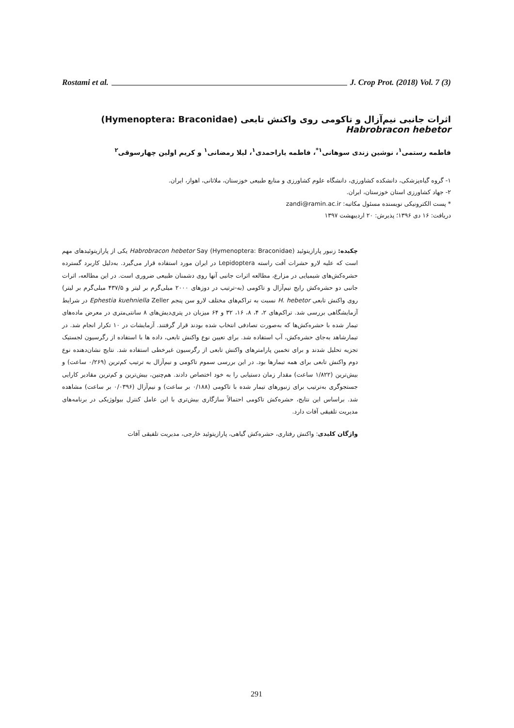Rostami et al. J. Crop Prot. (2018) Vol. 7 (3)
اثرات جانبی نیم‌آزال و تاکومی روی واکنش تابعی (Hymenoptera: Braconidae) Habrobracon hebetor
فاطمه رستمی<sup>۱</sup>، نوشین زندی سوهانی<sup>۱*</sup>، فاطمه یاراحمدی<sup>۱</sup>، لیلا رمضانی<sup>۱</sup> و کریم اولین چهارسوقی<sup>۲</sup>
۱- گروه گیاه‌پزشکی، دانشکده کشاورزی، دانشگاه علوم کشاورزی و منابع طبیعی خوزستان، ملاثانی، اهواز، ایران.
۲- جهاد کشاورزی استان خوزستان، ایران.
* پست الکترونیکی نویسنده مسئول مکاتبه: zandi@ramin.ac.ir
دریافت: ۱۶ دی ۱۳۹۶؛ پذیرش: ۲۰ اردیبهشت ۱۳۹۷
چکیده: زنبور پارازیتوئید Habrobracon hebetor Say (Hymenoptera: Braconidae) یکی از پارازیتوئیدهای مهم است که علیه لارو حشرات آفت راسته Lepidoptera در ایران مورد استفاده قرار می‌گیرد. به‌دلیل کاربرد گسترده حشره‌کش‌های شیمیایی در مزارع، مطالعه اثرات جانبی آنها روی دشمنان طبیعی ضروری است. در این مطالعه، اثرات جانبی دو حشره‌کش رایج نیم‌آزال و تاکومی (به-ترتیب در دوزهای ۲۰۰۰ میلی‌گرم بر لیتر و ۴۳۷/۵ میلی‌گرم بر لیتر) روی واکنش تابعی H. hebetor نسبت به تراکم‌های مختلف لارو سن پنجم Ephestia kuehniella Zeller در شرایط آزمایشگاهی بررسی شد. تراکم‌های ۲، ۴، ۸، ۱۶، ۳۲ و ۶۴ میزبان در پتری‌دیش‌های ۸ سانتی‌متری در معرض ماده‌های تیمار شده با حشره‌کش‌ها که به‌صورت تصادفی انتخاب شده بودند قرار گرفتند. آزمایشات در ۱۰ تکرار انجام شد. در تیمارشاهد به‌جای حشره‌کش، آب استفاده شد. برای تعیین نوع واکنش تابعی، داده ها با استفاده از رگرسیون لجستیک تجزیه تحلیل شدند و برای تخمین پارامترهای واکنش تابعی از رگرسیون غیرخطی استفاده شد. نتایج نشان‌دهنده نوع دوم واکنش تابعی برای همه تیمارها بود. در این بررسی سموم تاکومی و نیم‌آزال به ترتیب کم‌ترین (۰/۲۶۹ ساعت) و بیش‌ترین (۱/۸۲۲ ساعت) مقدار زمان دستیابی را به خود اختصاص دادند. هم‌چنین، بیش‌ترین و کم‌ترین مقادیر کارایی جستجوگری به‌ترتیب برای زنبورهای تیمار شده با تاکومی (۰/۱۸۸ بر ساعت) و نیم‌آزال (۰/۰۳۹۶ بر ساعت) مشاهده شد. براساس این نتایج، حشره‌کش تاکومی احتمالاً سازگاری بیش‌تری با این عامل کنترل بیولوژیکی در برنامه‌های مدیریت تلفیقی آفات دارد.
واژگان کلیدی: واکنش رفتاری، حشره‌کش گیاهی، پارازیتوئید خارجی، مدیریت تلفیقی آفات
291